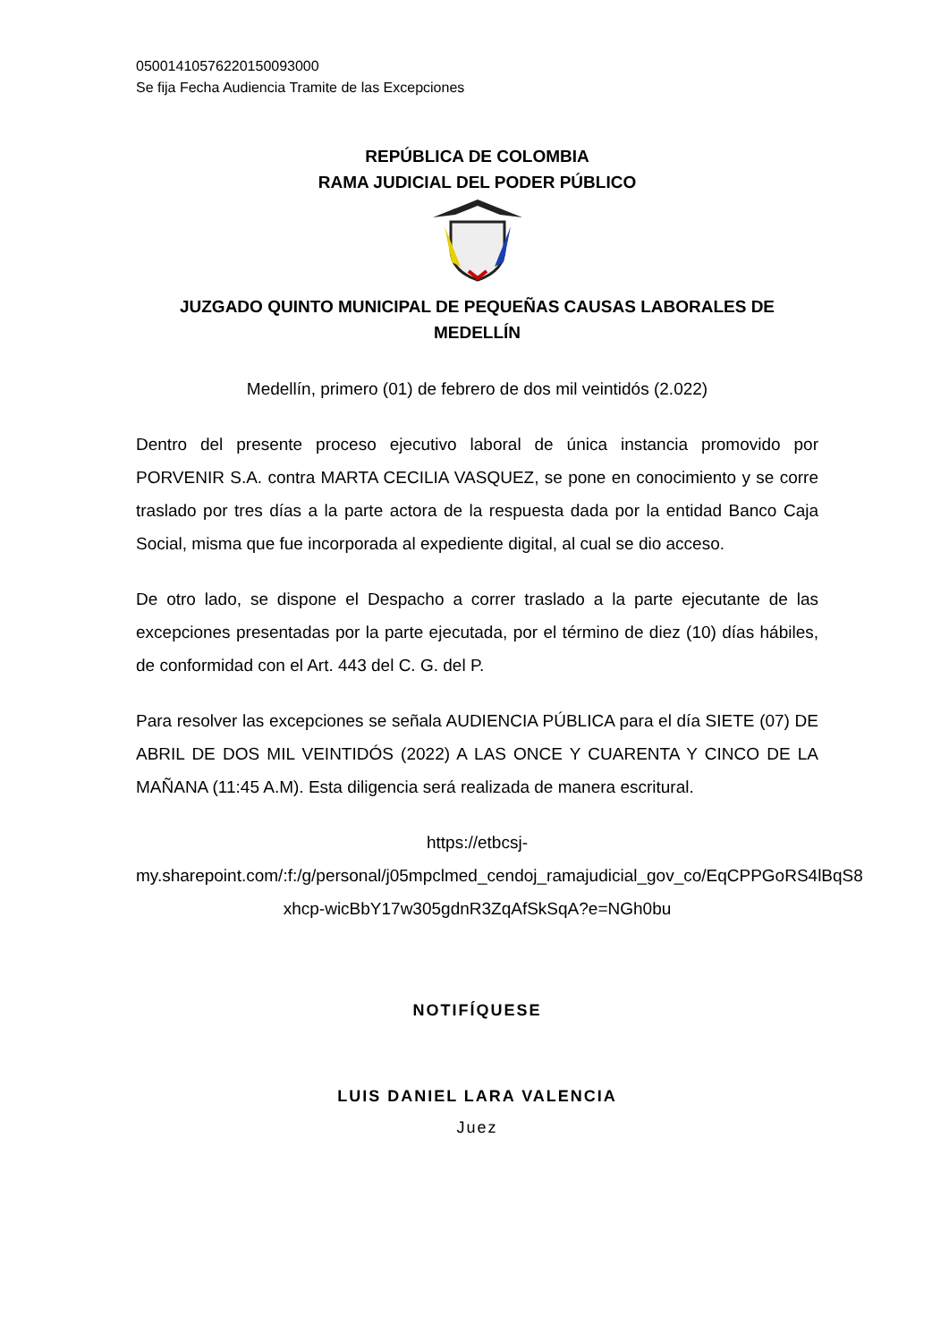05001410576220150093000
Se fija Fecha Audiencia Tramite de las Excepciones
REPÚBLICA DE COLOMBIA
RAMA JUDICIAL DEL PODER PÚBLICO
JUZGADO QUINTO MUNICIPAL DE PEQUEÑAS CAUSAS LABORALES DE MEDELLÍN
Medellín, primero (01) de febrero de dos mil veintidós (2.022)
Dentro del presente proceso ejecutivo laboral de única instancia promovido por PORVENIR S.A. contra MARTA CECILIA VASQUEZ, se pone en conocimiento y se corre traslado por tres días a la parte actora de la respuesta dada por la entidad Banco Caja Social, misma que fue incorporada al expediente digital, al cual se dio acceso.
De otro lado, se dispone el Despacho a correr traslado a la parte ejecutante de las excepciones presentadas por la parte ejecutada, por el término de diez (10) días hábiles, de conformidad con el Art. 443 del C. G. del P.
Para resolver las excepciones se señala AUDIENCIA PÚBLICA para el día SIETE (07) DE ABRIL DE DOS MIL VEINTIDÓS (2022) A LAS ONCE Y CUARENTA Y CINCO DE LA MAÑANA (11:45 A.M). Esta diligencia será realizada de manera escritural.
https://etbcsj-
my.sharepoint.com/:f:/g/personal/j05mpclmed_cendoj_ramajudicial_gov_co/EqCPPGoRS4lBqS8
xhcp-wicBbY17w305gdnR3ZqAfSkSqA?e=NGh0bu
NOTIFÍQUESE
LUIS DANIEL LARA VALENCIA
Juez